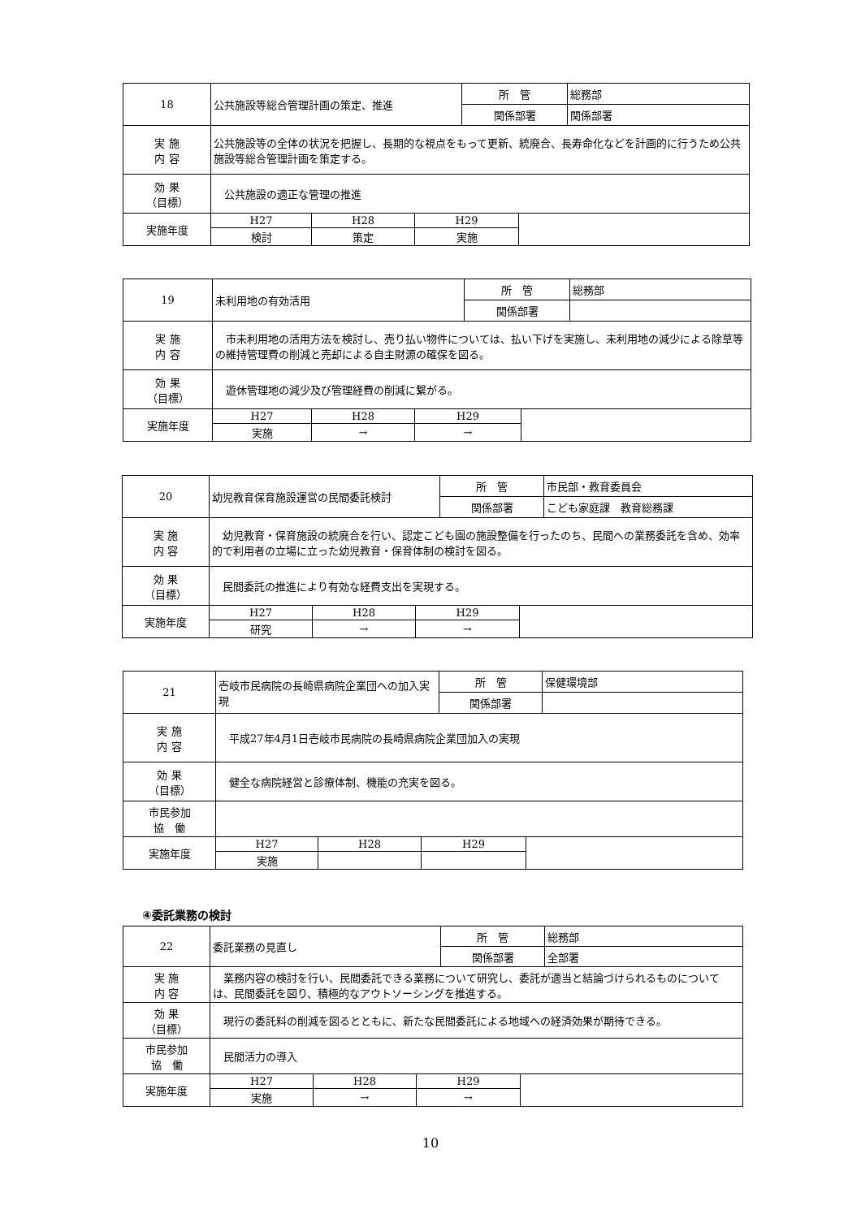| 18 | 公共施設等総合管理計画の策定、推進 | | | 所 管 | | 総務部 |
| | | | | 関係部署 | | 関係部署 |
| 実 施 内 容 | 公共施設等の全体の状況を把握し、長期的な視点をもって更新、統廃合、長寿命化などを計画的に行うため公共施設等総合管理計画を策定する。 | | | | | |
| 効 果 （目標） | 公共施設の適正な管理の推進 | | | | | |
| 実施年度 | H27 | H28 | H29 | | | |
| | 検討 | 策定 | 実施 | | | |
| 19 | 未利用地の有効活用 | | | 所 管 | | 総務部 |
| | | | | 関係部署 | | |
| 実 施 内 容 | 市未利用地の活用方法を検討し、売り払い物件については、払い下げを実施し、未利用地の減少による除草等の維持管理費の削減と売却による自主財源の確保を図る。 | | | | | |
| 効 果 （目標） | 遊休管理地の減少及び管理経費の削減に繋がる。 | | | | | |
| 実施年度 | H27 | H28 | H29 | | | |
| | 実施 | → | → | | | |
| 20 | 幼児教育保育施設運営の民間委託検討 | | | 所 管 | | 市民部・教育委員会 |
| | | | | 関係部署 | | こども家庭課 教育総務課 |
| 実 施 内 容 | 幼児教育・保育施設の統廃合を行い、認定こども園の施設整備を行ったのち、民間への業務委託を含め、効率的で利用者の立場に立った幼児教育・保育体制の検討を図る。 | | | | | |
| 効 果 （目標） | 民間委託の推進により有効な経費支出を実現する。 | | | | | |
| 実施年度 | H27 | H28 | H29 | | | |
| | 研究 | → | → | | | |
| 21 | 壱岐市民病院の長崎県病院企業団への加入実現 | | | 所 管 | | 保健環境部 |
| | | | | 関係部署 | | |
| 実 施 内 容 | 平成27年4月1日壱岐市民病院の長崎県病院企業団加入の実現 | | | | | |
| 効 果 （目標） | 健全な病院経営と診療体制、機能の充実を図る。 | | | | | |
| 市民参加 協 働 | | | | | | |
| 実施年度 | H27 | H28 | H29 | | | |
| | 実施 | | | | | |
④委託業務の検討
| 22 | 委託業務の見直し | | | 所 管 | | 総務部 |
| | | | | 関係部署 | | 全部署 |
| 実 施 内 容 | 業務内容の検討を行い、民間委託できる業務について研究し、委託が適当と結論づけられるものについては、民間委託を図り、積極的なアウトソーシングを推進する。 | | | | | |
| 効 果 （目標） | 現行の委託料の削減を図るとともに、新たな民間委託による地域への経済効果が期待できる。 | | | | | |
| 市民参加 協 働 | 民間活力の導入 | | | | | |
| 実施年度 | H27 | H28 | H29 | | | |
| | 実施 | → | → | | | |
10